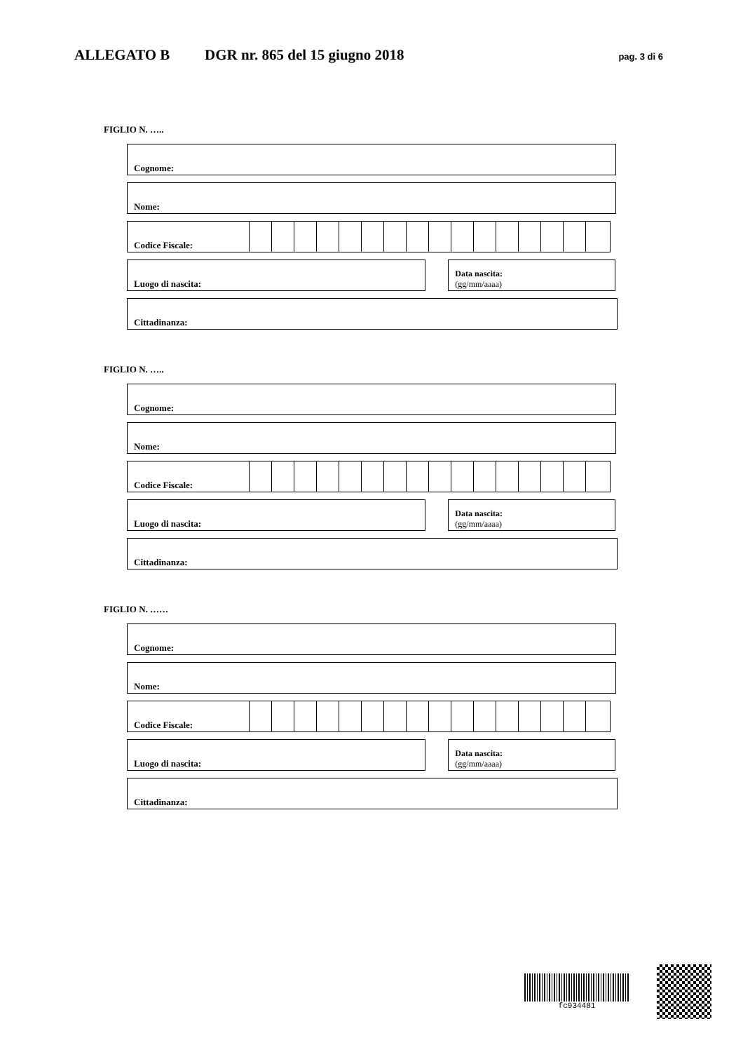ALLEGATO B DGR nr. 865 del 15 giugno 2018 pag. 3 di 6
FIGLIO N. …..
Cognome:
Nome:
Codice Fiscale:
Luogo di nascita:
Data nascita:
(gg/mm/aaaa)
Cittadinanza:
FIGLIO N. …..
Cognome:
Nome:
Codice Fiscale:
Luogo di nascita:
Data nascita:
(gg/mm/aaaa)
Cittadinanza:
FIGLIO N. ……
Cognome:
Nome:
Codice Fiscale:
Luogo di nascita:
Data nascita:
(gg/mm/aaaa)
Cittadinanza:
fc934481